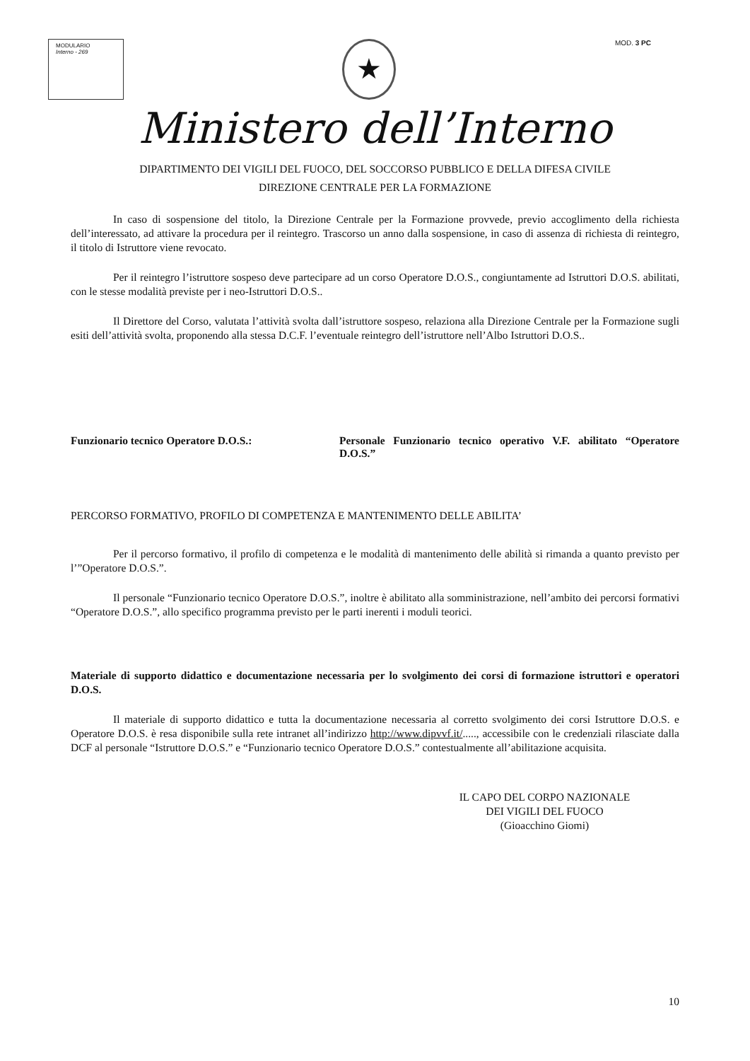MODULARIO
Interno - 269
★
MOD. 3 PC
Ministero dell’Interno
DIPARTIMENTO DEI VIGILI DEL FUOCO, DEL SOCCORSO PUBBLICO E DELLA DIFESA CIVILE
DIREZIONE CENTRALE PER LA FORMAZIONE
In caso di sospensione del titolo, la Direzione Centrale per la Formazione provvede, previo accoglimento della richiesta dell’interessato, ad attivare la procedura per il reintegro. Trascorso un anno dalla sospensione, in caso di assenza di richiesta di reintegro, il titolo di Istruttore viene revocato.
Per il reintegro l’istruttore sospeso deve partecipare ad un corso Operatore D.O.S., congiuntamente ad Istruttori D.O.S. abilitati, con le stesse modalità previste per i neo-Istruttori D.O.S..
Il Direttore del Corso, valutata l’attività svolta dall’istruttore sospeso, relaziona alla Direzione Centrale per la Formazione sugli esiti dell’attività svolta, proponendo alla stessa D.C.F. l’eventuale reintegro dell’istruttore nell’Albo Istruttori D.O.S..
Funzionario tecnico Operatore D.O.S.: Personale Funzionario tecnico operativo V.F. abilitato “Operatore D.O.S.”
PERCORSO FORMATIVO, PROFILO DI COMPETENZA E MANTENIMENTO DELLE ABILITA’
Per il percorso formativo, il profilo di competenza e le modalità di mantenimento delle abilità si rimanda a quanto previsto per l’”Operatore D.O.S.”.
Il personale “Funzionario tecnico Operatore D.O.S.”, inoltre è abilitato alla somministrazione, nell’ambito dei percorsi formativi “Operatore D.O.S.”, allo specifico programma previsto per le parti inerenti i moduli teorici.
Materiale di supporto didattico e documentazione necessaria per lo svolgimento dei corsi di formazione istruttori e operatori D.O.S.
Il materiale di supporto didattico e tutta la documentazione necessaria al corretto svolgimento dei corsi Istruttore D.O.S. e Operatore D.O.S. è resa disponibile sulla rete intranet all’indirizzo http://www.dipvvf.it/....., accessibile con le credenziali rilasciate dalla DCF al personale “Istruttore D.O.S.” e “Funzionario tecnico Operatore D.O.S.” contestualmente all’abilitazione acquisita.
IL CAPO DEL CORPO NAZIONALE
DEI VIGILI DEL FUOCO
(Gioacchino Giomi)
10